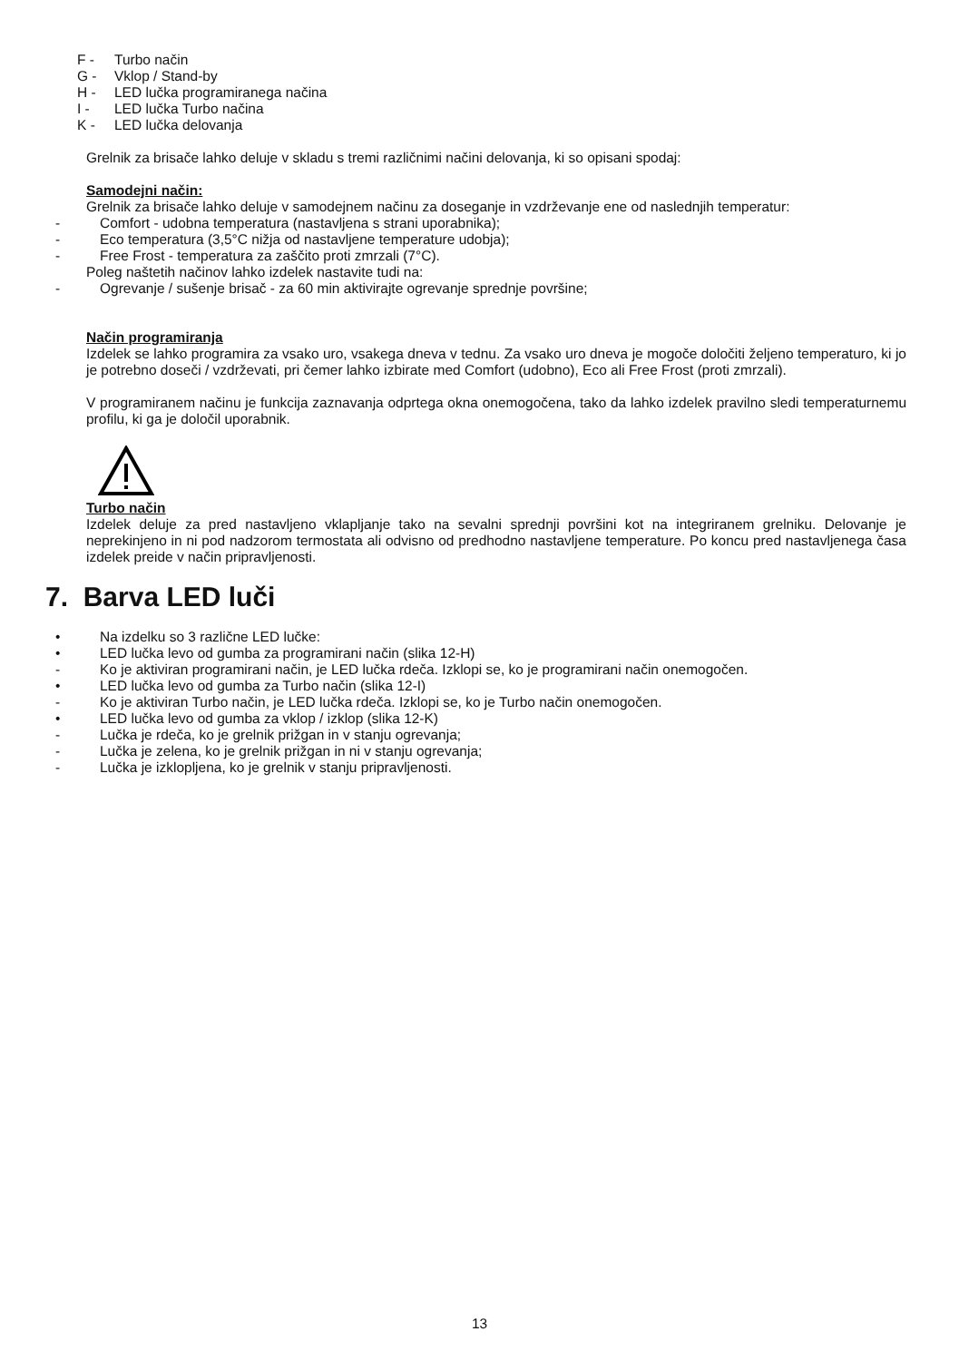F - Turbo način
G - Vklop / Stand-by
H - LED lučka programiranega načina
I - LED lučka Turbo načina
K - LED lučka delovanja
Grelnik za brisače lahko deluje v skladu s tremi različnimi načini delovanja, ki so opisani spodaj:
Samodejni način:
Grelnik za brisače lahko deluje v samodejnem načinu za doseganje in vzdrževanje ene od naslednjih temperatur:
- Comfort - udobna temperatura (nastavljena s strani uporabnika);
- Eco temperatura (3,5°C nižja od nastavljene temperature udobja);
- Free Frost - temperatura za zaščito proti zmrzali (7°C).
Poleg naštetih načinov lahko izdelek nastavite tudi na:
- Ogrevanje / sušenje brisač - za 60 min aktivirajte ogrevanje sprednje površine;
Način programiranja
Izdelek se lahko programira za vsako uro, vsakega dneva v tednu. Za vsako uro dneva je mogoče določiti željeno temperaturo, ki jo je potrebno doseči / vzdrževati, pri čemer lahko izbirate med Comfort (udobno), Eco ali Free Frost (proti zmrzali).
V programiranem načinu je funkcija zaznavanja odprtega okna onemogočena, tako da lahko izdelek pravilno sledi temperaturnemu profilu, ki ga je določil uporabnik.
Turbo način
Izdelek deluje za pred nastavljeno vklapljanje tako na sevalni sprednji površini kot na integriranem grelniku. Delovanje je neprekinjeno in ni pod nadzorom termostata ali odvisno od predhodno nastavljene temperature. Po koncu pred nastavljenega časa izdelek preide v način pripravljenosti.
7. Barva LED luči
• Na izdelku so 3 različne LED lučke:
• LED lučka levo od gumba za programirani način (slika 12-H)
- Ko je aktiviran programirani način, je LED lučka rdeča. Izklopi se, ko je programirani način onemogočen.
• LED lučka levo od gumba za Turbo način (slika 12-I)
- Ko je aktiviran Turbo način, je LED lučka rdeča. Izklopi se, ko je Turbo način onemogočen.
• LED lučka levo od gumba za vklop / izklop (slika 12-K)
- Lučka je rdeča, ko je grelnik prižgan in v stanju ogrevanja;
- Lučka je zelena, ko je grelnik prižgan in ni v stanju ogrevanja;
- Lučka je izklopljena, ko je grelnik v stanju pripravljenosti.
13